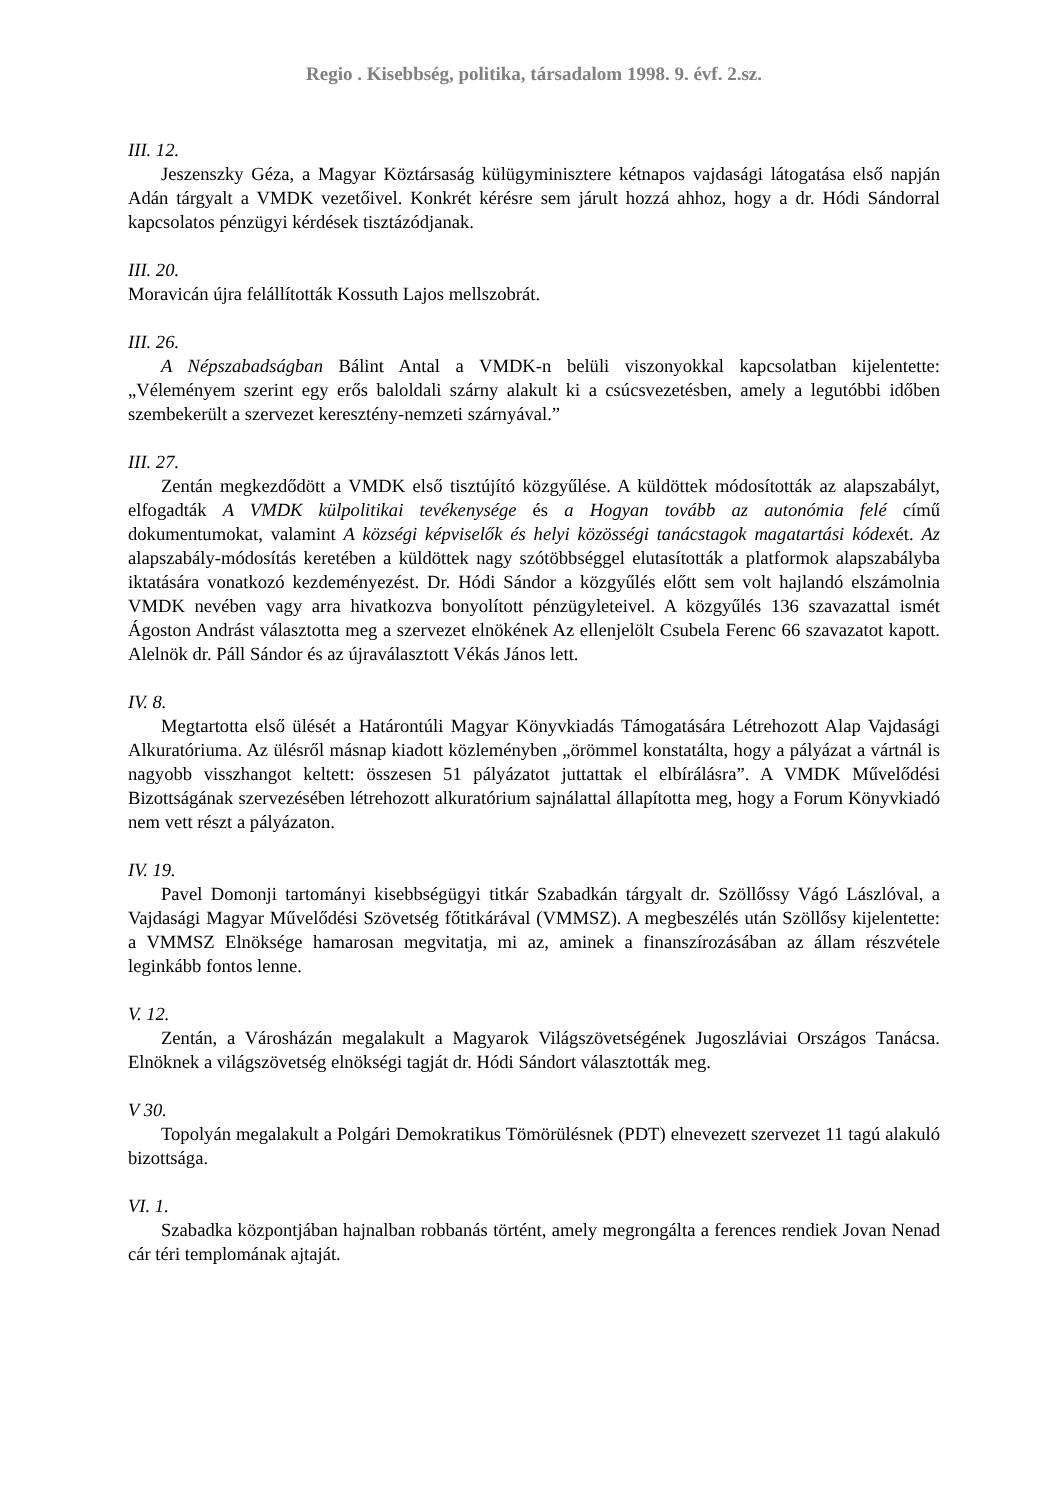Regio . Kisebbség, politika, társadalom 1998. 9. évf. 2.sz.
III. 12.
Jeszenszky Géza, a Magyar Köztársaság külügyminisztere kétnapos vajdasági látogatása első napján Adán tárgyalt a VMDK vezetőivel. Konkrét kérésre sem járult hozzá ahhoz, hogy a dr. Hódi Sándorral kapcsolatos pénzügyi kérdések tisztázódjanak.
III. 20.
Moravicán újra felállították Kossuth Lajos mellszobrát.
III. 26.
A Népszabadságban Bálint Antal a VMDK-n belüli viszonyokkal kapcsolatban kijelentette: „Véleményem szerint egy erős baloldali szárny alakult ki a csúcsvezetésben, amely a legutóbbi időben szembekerült a szervezet keresztény-nemzeti szárnyával.”
III. 27.
Zentán megkezdődött a VMDK első tisztújító közgyűlése. A küldöttek módosították az alapszabályt, elfogadták A VMDK külpolitikai tevékenysége és a Hogyan tovább az autonómia felé című dokumentumokat, valamint A községi képviselők és helyi közösségi tanácstagok magatartási kódexét. Az alapszabály-módosítás keretében a küldöttek nagy szótöbbséggel elutasították a platformok alapszabályba iktatására vonatkozó kezdeményezést. Dr. Hódi Sándor a közgyűlés előtt sem volt hajlandó elszámolnia VMDK nevében vagy arra hivatkozva bonyolított pénzügyleteivel. A közgyűlés 136 szavazattal ismét Ágoston Andrást választotta meg a szervezet elnökének Az ellenjelölt Csubela Ferenc 66 szavazatot kapott. Alelnök dr. Páll Sándor és az újraválasztott Vékás János lett.
IV. 8.
Megtartotta első ülését a Határontúli Magyar Könyvkiadás Támogatására Létrehozott Alap Vajdasági Alkuratóriuma. Az ülésről másnap kiadott közleményben „örömmel konstatálta, hogy a pályázat a vártnál is nagyobb visszhangot keltett: összesen 51 pályázatot juttattak el elbírálásra”. A VMDK Művelődési Bizottságának szervezésében létrehozott alkuratórium sajnálattal állapította meg, hogy a Forum Könyvkiadó nem vett részt a pályázaton.
IV. 19.
Pavel Domonji tartományi kisebbségügyi titkár Szabadkán tárgyalt dr. Szöllőssy Vágó Lászlóval, a Vajdasági Magyar Művelődési Szövetség főtitkárával (VMMSZ). A megbeszélés után Szöllősy kijelentette: a VMMSZ Elnöksége hamarosan megvitatja, mi az, aminek a finanszírozásában az állam részvétele leginkább fontos lenne.
V. 12.
Zentán, a Városházán megalakult a Magyarok Világszövetségének Jugoszláviai Országos Tanácsa. Elnöknek a világszövetség elnökségi tagját dr. Hódi Sándort választották meg.
V 30.
Topolyán megalakult a Polgári Demokratikus Tömörülésnek (PDT) elnevezett szervezet 11 tagú alakuló bizottsága.
VI. 1.
Szabadka központjában hajnalban robbanás történt, amely megrongálta a ferences rendiek Jovan Nenad cár téri templomának ajtaját.